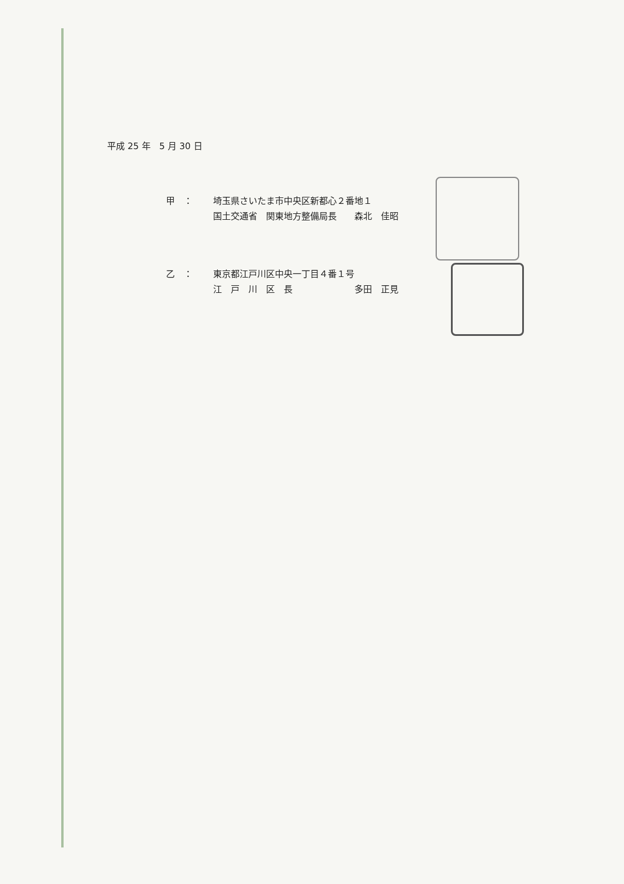平成 25 年　5 月 30 日
甲　： 埼玉県さいたま市中央区新都心２番地１
国土交通省　関東地方整備局長　　森北　佳昭
乙　： 東京都江戸川区中央一丁目４番１号
江　戸　川　区　長　　　　　　　多田　正見